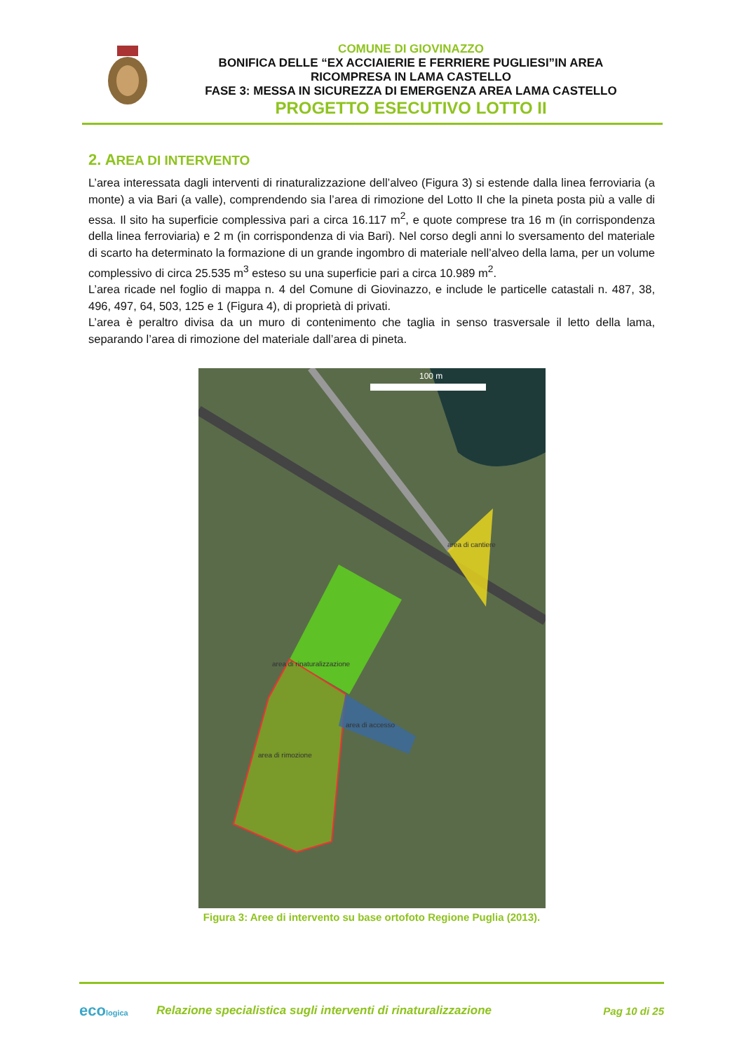COMUNE DI GIOVINAZZO
BONIFICA DELLE “EX ACCIAIERIE E FERRIERE PUGLIESI”IN AREA
RICOMPRESA IN LAMA CASTELLO
FASE 3: MESSA IN SICUREZZA DI EMERGENZA AREA LAMA CASTELLO
PROGETTO ESECUTIVO LOTTO II
2. AREA DI INTERVENTO
L’area interessata dagli interventi di rinaturalizzazione dell’alveo (Figura 3) si estende dalla linea ferroviaria (a monte) a via Bari (a valle), comprendendo sia l’area di rimozione del Lotto II che la pineta posta più a valle di essa. Il sito ha superficie complessiva pari a circa 16.117 m<sup>2</sup>, e quote comprese tra 16 m (in corrispondenza della linea ferroviaria) e 2 m (in corrispondenza di via Bari). Nel corso degli anni lo sversamento del materiale di scarto ha determinato la formazione di un grande ingombro di materiale nell’alveo della lama, per un volume complessivo di circa 25.535 m<sup>3</sup> esteso su una superficie pari a circa 10.989 m<sup>2</sup>.
L’area ricade nel foglio di mappa n. 4 del Comune di Giovinazzo, e include le particelle catastali n. 487, 38, 496, 497, 64, 503, 125 e 1 (Figura 4), di proprietà di privati.
L’area è peraltro divisa da un muro di contenimento che taglia in senso trasversale il letto della lama, separando l’area di rimozione del materiale dall’area di pineta.
100 m
area di cantiere
area di rinaturalizzazione
area di accesso
area di rimozione
Figura 3: Aree di intervento su base ortofoto Regione Puglia (2013).
ecologica
Relazione specialistica sugli interventi di rinaturalizzazione
Pag 10 di 25